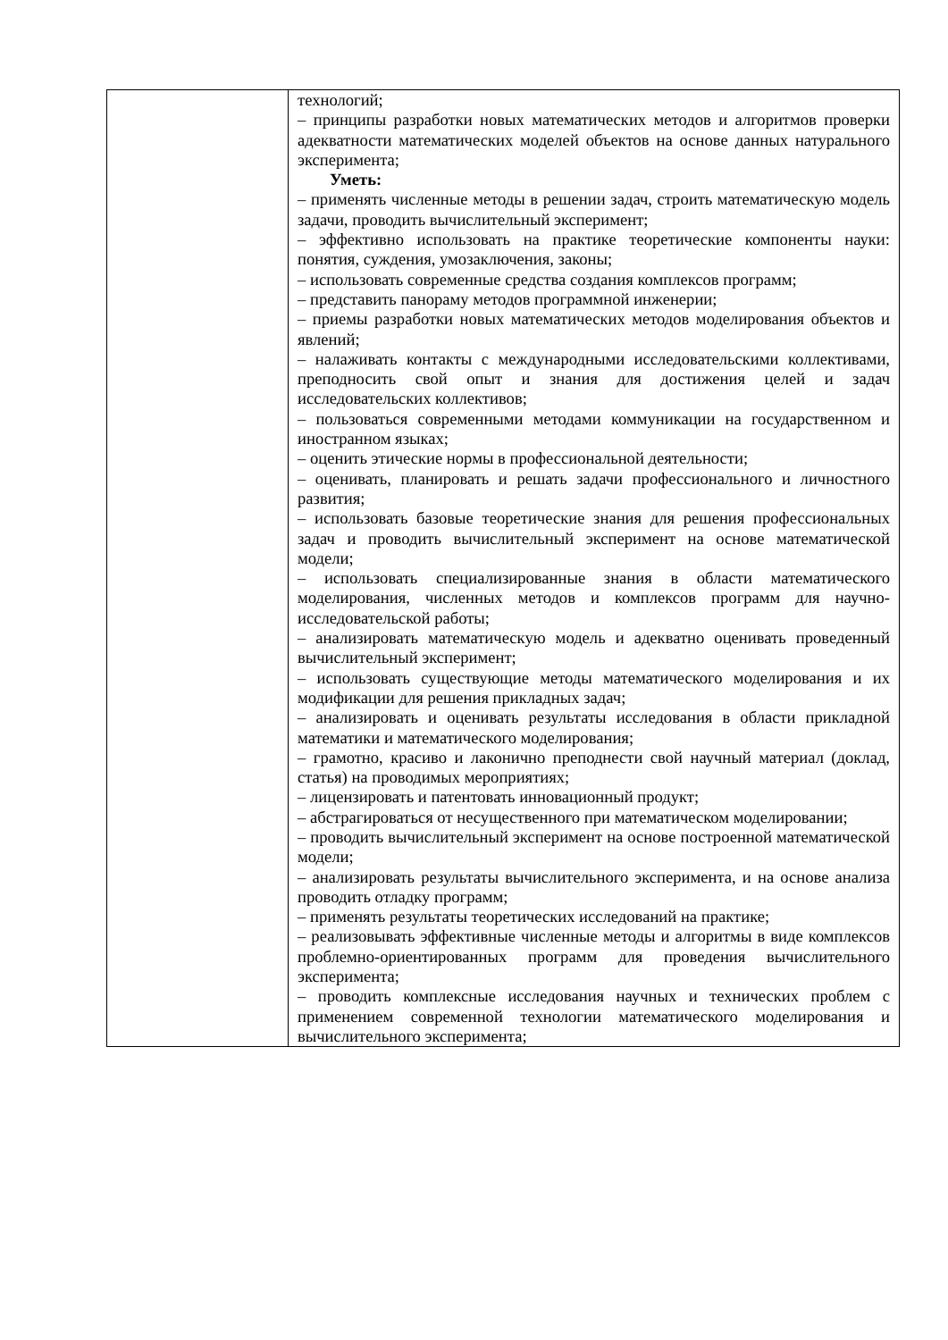| | технологий; – принципы разработки новых математических методов и алгоритмов проверки адекватности математических моделей объектов на основе данных натурального эксперимента; Уметь: – применять численные методы в решении задач, строить математическую модель задачи, проводить вычислительный эксперимент; – эффективно использовать на практике теоретические компоненты науки: понятия, суждения, умозаключения, законы; – использовать современные средства создания комплексов программ; – представить панораму методов программной инженерии; – приемы разработки новых математических методов моделирования объектов и явлений; – налаживать контакты с международными исследовательскими коллективами, преподносить свой опыт и знания для достижения целей и задач исследовательских коллективов; – пользоваться современными методами коммуникации на государственном и иностранном языках; – оценить этические нормы в профессиональной деятельности; – оценивать, планировать и решать задачи профессионального и личностного развития; – использовать базовые теоретические знания для решения профессиональных задач и проводить вычислительный эксперимент на основе математической модели; – использовать специализированные знания в области математического моделирования, численных методов и комплексов программ для научно-исследовательской работы; – анализировать математическую модель и адекватно оценивать проведенный вычислительный эксперимент; – использовать существующие методы математического моделирования и их модификации для решения прикладных задач; – анализировать и оценивать результаты исследования в области прикладной математики и математического моделирования; – грамотно, красиво и лаконично преподнести свой научный материал (доклад, статья) на проводимых мероприятиях; – лицензировать и патентовать инновационный продукт; – абстрагироваться от несущественного при математическом моделировании; – проводить вычислительный эксперимент на основе построенной математической модели; – анализировать результаты вычислительного эксперимента, и на основе анализа проводить отладку программ; – применять результаты теоретических исследований на практике; – реализовывать эффективные численные методы и алгоритмы в виде комплексов проблемно-ориентированных программ для проведения вычислительного эксперимента; – проводить комплексные исследования научных и технических проблем с применением современной технологии математического моделирования и вычислительного эксперимента; |